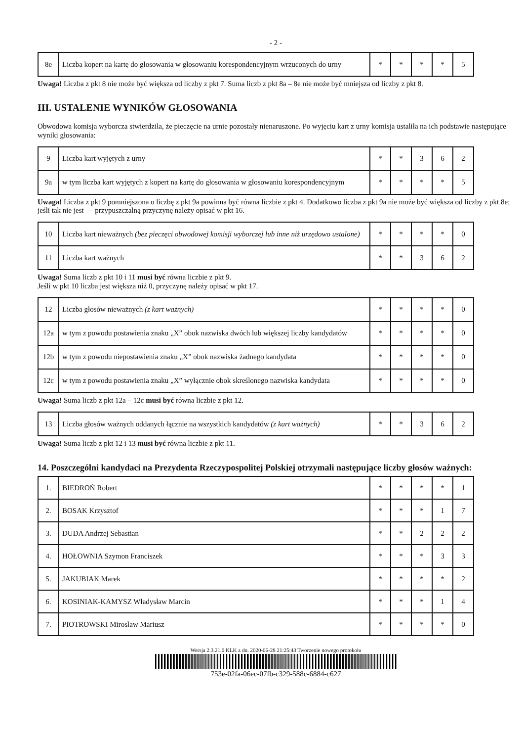- 2 -
| 8e | Liczba kopert na kartę do głosowania w głosowaniu korespondencyjnym wrzuconych do urny | * | * | * | * | 5 |
Uwaga! Liczba z pkt 8 nie może być większa od liczby z pkt 7. Suma liczb z pkt 8a – 8e nie może być mniejsza od liczby z pkt 8.
III. USTALENIE WYNIKÓW GŁOSOWANIA
Obwodowa komisja wyborcza stwierdziła, że pieczęcie na urnie pozostały nienaruszone. Po wyjęciu kart z urny komisja ustaliła na ich podstawie następujące wyniki głosowania:
| 9 | Liczba kart wyjętych z urny | * | * | 3 | 6 | 2 |
| 9a | w tym liczba kart wyjętych z kopert na kartę do głosowania w głosowaniu korespondencyjnym | * | * | * | * | 5 |
Uwaga! Liczba z pkt 9 pomniejszona o liczbę z pkt 9a powinna być równa liczbie z pkt 4. Dodatkowo liczba z pkt 9a nie może być większa od liczby z pkt 8e; jeśli tak nie jest — przypuszczalną przyczynę należy opisać w pkt 16.
| 10 | Liczba kart nieważnych (bez pieczęci obwodowej komisji wyborczej lub inne niż urzędowo ustalone) | * | * | * | * | 0 |
| 11 | Liczba kart ważnych | * | * | 3 | 6 | 2 |
Uwaga! Suma liczb z pkt 10 i 11 musi być równa liczbie z pkt 9.
Jeśli w pkt 10 liczba jest większa niż 0, przyczynę należy opisać w pkt 17.
| 12 | Liczba głosów nieważnych (z kart ważnych) | * | * | * | * | 0 |
| 12a | w tym z powodu postawienia znaku „X” obok nazwiska dwóch lub większej liczby kandydatów | * | * | * | * | 0 |
| 12b | w tym z powodu niepostawienia znaku „X” obok nazwiska żadnego kandydata | * | * | * | * | 0 |
| 12c | w tym z powodu postawienia znaku „X” wyłącznie obok skreślonego nazwiska kandydata | * | * | * | * | 0 |
Uwaga! Suma liczb z pkt 12a – 12c musi być równa liczbie z pkt 12.
| 13 | Liczba głosów ważnych oddanych łącznie na wszystkich kandydatów (z kart ważnych) | * | * | 3 | 6 | 2 |
Uwaga! Suma liczb z pkt 12 i 13 musi być równa liczbie z pkt 11.
14. Poszczególni kandydaci na Prezydenta Rzeczypospolitej Polskiej otrzymali następujące liczby głosów ważnych:
| 1. | BIEDROŃ Robert | * | * | * | * | 1 |
| 2. | BOSAK Krzysztof | * | * | * | 1 | 7 |
| 3. | DUDA Andrzej Sebastian | * | * | 2 | 2 | 2 |
| 4. | HOŁOWNIA Szymon Franciszek | * | * | * | 3 | 3 |
| 5. | JAKUBIAK Marek | * | * | * | * | 2 |
| 6. | KOSINIAK-KAMYSZ Władysław Marcin | * | * | * | 1 | 4 |
| 7. | PIOTROWSKI Mirosław Mariusz | * | * | * | * | 0 |
Wersja 2.3.21.0 KLK z dn. 2020-06-28 21:25:43 Tworzenie nowego protokołu
753e-02fa-06ec-07fb-c329-588c-6884-c627